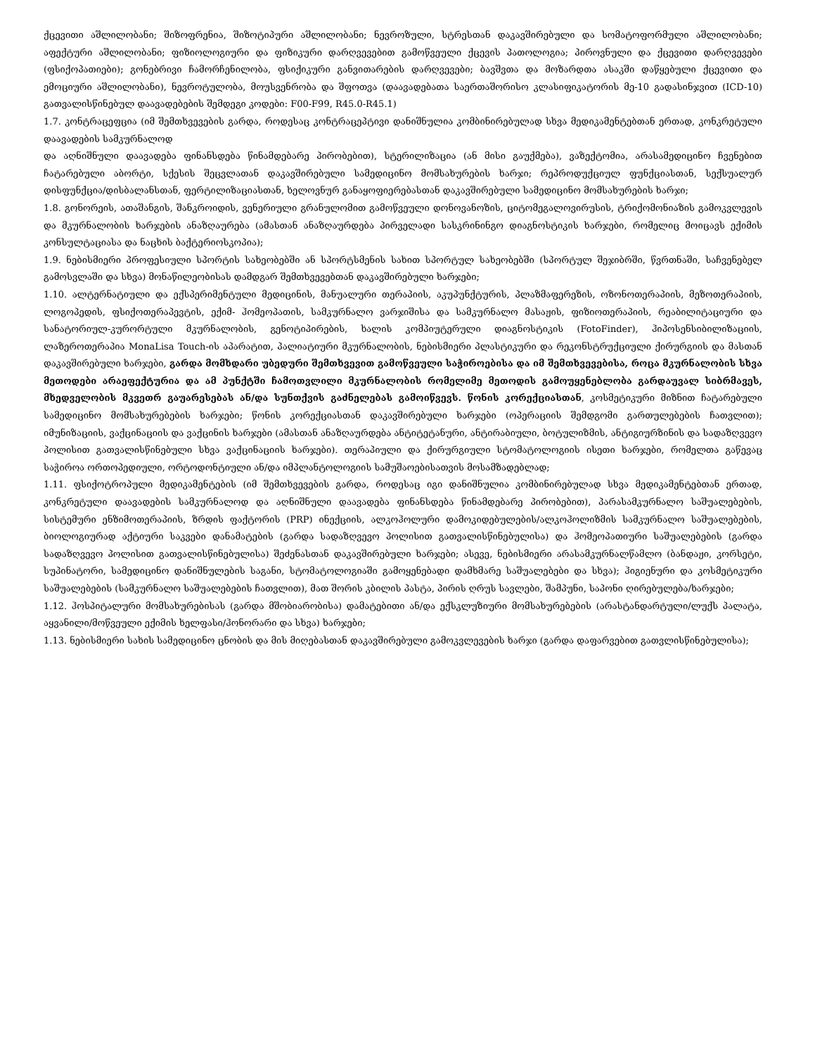ქცევითი აშლილობანი; შიზოფრენია, შიზოტიპური აშლილობანი; ნევროზული, სტრესთან დაკავშირებული და სომატოფორმული აშლილობანი; აფექტური აშლილობანი; ფიზიოლოგიური და ფიზიკური დარღვევებით გამოწვეული ქცევის პათოლოგია; პიროვნული და ქცევითი დარღვევები (ფსიქოპათიები); გონებრივი ჩამორჩენილობა, ფსიქიკური განვითარების დარღვევები; ბავშვთა და მოზარდთა ასაკში დაწყებული ქცევითი და ემოციური აშლილობანი), ნევროტულობა, მოუსვენრობა და შფოთვა (დაავადებათა საერთაშორისო კლასიფიკატორის მე-10 გადასინჯვით (ICD-10) გათვალისწინებულ დაავადებების შემდეგი კოდები: F00-F99, R45.0-R45.1)
1.7. კონტრაცეფცია (იმ შემთხვევების გარდა, როდესაც კონტრაცეპტივი დანიშნულია კომბინირებულად სხვა მედიკამენტებთან ერთად, კონკრეტული დაავადების სამკურნალოდ
და აღნიშნული დაავადება ფინანსდება წინამდებარე პირობებით), სტერილიზაცია (ან მისი გაუქმება), ვაზექტომია, არასამედიცინო ჩვენებით ჩატარებული აბორტი, სქესის შეცვლათან დაკავშირებული სამედიცინო მომსახურების ხარჯი; რეპროდუქციულ ფუნქციასთან, სექსუალურ დისფუნქცია/დისბალანსთან, ფერტილიზაციასთან, ხელოვნურ განაყოფიერებასთან დაკავშირებული სამედიცინო მომსახურების ხარჯი;
1.8. გონორეის, ათაშანგის, შანკროიდის, ვენერიული გრანულომით გამოწვეული დონოვანოზის, ციტომეგალოვირუსის, ტრიქომონიაზის გამოკვლევის და მკურნალობის ხარჯების ანაზღაურება (ამასთან ანაზღაურდება პირველადი სასკრინინგო დიაგნოსტიკის ხარჯები, რომელიც მოიცავს ექიმის კონსულტაციასა და ნაცხის ბაქტერიოსკოპია);
1.9. ნებისმიერი პროფესიული სპორტის სახეობებში ან სპორტსმენის სახით სპორტულ სახეობებში (სპორტულ შეჯიბრში, წვრთნაში, საჩვენებელ გამოსვლაში და სხვა) მონაწილეობისას დამდგარ შემთხვევებთან დაკავშირებული ხარჯები;
1.10. ალტერნატიული და ექსპერიმენტული მედიცინის, მანუალური თერაპიის, აკუპუნქტურის, პლაზმაფერეზის, ოზონოთერაპიის, მეზოთერაპიის, ლოგოპედის, ფსიქოთერაპევტის, ექიმ- ჰომეოპათის, სამკურნალო ვარჯიშისა და სამკურნალო მასაჟის, ფიზიოთერაპიის, რეაბილიტაციური და სანატორიულ-კურორტული მკურნალობის, გენოტიპირების, ხალის კომპიუტერული დიაგნოსტიკის (FotoFinder), ჰიპოსენსიბილიზაციის, ლაზეროთერაპია MonaLisa Touch-ის აპარატით, პალიატიური მკურნალობის, ნებისმიერი პლასტიკური და რეკონსტრუქციული ქირურგიის და მასთან დაკავშირებული ხარჯები, გარდა მომხდარი უბედური შემთხვევით გამოწვეული საჭიროებისა და იმ შემთხვევებისა, როცა მკურნალობის სხვა მეთოდები არაეფექტურია და ამ პუნქტში ჩამოთვლილი მკურნალობის რომელიმე მეთოდის გამოუყენებლობა გარდაუვალ სიბრმავეს, მხედველობის მკვეთრ გაუარესებას ან/და სუნთქვის გაძნელებას გამოიწვევს. წონის კორექციასთან, კოსმეტიკური მიზნით ჩატარებული სამედიცინო მომსახურებების ხარჯები; წონის კორექციასთან დაკავშირებული ხარჯები (ოპერაციის შემდგომი გართულებების ჩათვლით); იმუნიზაციის, ვაქცინაციის და ვაქცინის ხარჯები (ამასთან ანაზღაურდება ანტიტეტანური, ანტირაბიული, ბოტულიზმის, ანტიგიურზინის და სადაზღვევო პოლისით გათვალისწინებული სხვა ვაქცინაციის ხარჯები). თერაპიული და ქირურგიული სტომატოლოგიის ისეთი ხარჯები, რომელთა გაწევაც საჭიროა ორთოპედიული, ორტოდონტიული ან/და იმპლანტოლოგიის სამუშაოებისათვის მოსამზადებლად;
1.11. ფსიქოტროპული მედიკამენტების (იმ შემთხვევების გარდა, როდესაც იგი დანიშნულია კომბინირებულად სხვა მედიკამენტებთან ერთად, კონკრეტული დაავადების სამკურნალოდ და აღნიშნული დაავადება ფინანსდება წინამდებარე პირობებით), პარასამკურნალო საშუალებების, სისტემური ენზიმოთერაპიის, ზრდის ფაქტორის (PRP) ინექციის, ალკოჰოლური დამოკიდებულების/ალკოჰოლიზმის სამკურნალო საშუალებების, ბიოლოგიურად აქტიური საკვები დანამატების (გარდა სადაზღვევო პოლისით გათვალისწინებულისა) და ჰომეოპათიური საშუალებების (გარდა სადაზღვევო პოლისით გათვალისწინებულისა) შეძენასთან დაკავშირებული ხარჯები; ასევე, ნებისმიერი არასამკურნალწამლო (ბანდაჟი, კორსეტი, სუპინატორი, სამედიცინო დანიშნულების საგანი, სტომატოლოგიაში გამოყენებადი დამხმარე საშუალებები და სხვა); ჰიგიენური და კოსმეტიკური საშუალებების (სამკურნალო საშუალებების ჩათვლით), მათ შორის კბილის პასტა, პირის ღრუს სავლები, შამპუნი, საპონი ღირებულება/ხარჯები;
1.12. ჰოსპიტალური მომსახურებისას (გარდა მშობიარობისა) დამატებითი ან/და ექსკლუზიური მომსახურებების (არასტანდარტული/ლუქს პალატა, აყვანილი/მოწვეული ექიმის ხელფასი/ჰონორარი და სხვა) ხარჯები;
1.13. ნებისმიერი სახის სამედიცინო ცნობის და მის მიღებასთან დაკავშირებული გამოკვლევების ხარჯი (გარდა დაფარვებით გათვლისწინებულისა);